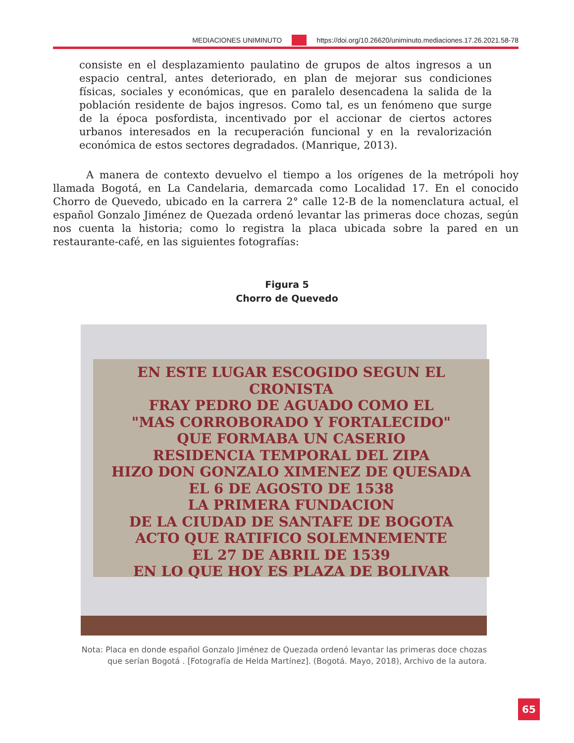MEDIACIONES UNIMINUTO https://doi.org/10.26620/uniminuto.mediaciones.17.26.2021.58-78
consiste en el desplazamiento paulatino de grupos de altos ingresos a un espacio central, antes deteriorado, en plan de mejorar sus condiciones físicas, sociales y económicas, que en paralelo desencadena la salida de la población residente de bajos ingresos. Como tal, es un fenómeno que surge de la época posfordista, incentivado por el accionar de ciertos actores urbanos interesados en la recuperación funcional y en la revalorización económica de estos sectores degradados. (Manrique, 2013).
A manera de contexto devuelvo el tiempo a los orígenes de la metrópoli hoy llamada Bogotá, en La Candelaria, demarcada como Localidad 17. En el conocido Chorro de Quevedo, ubicado en la carrera 2° calle 12-B de la nomenclatura actual, el español Gonzalo Jiménez de Quezada ordenó levantar las primeras doce chozas, según nos cuenta la historia; como lo registra la placa ubicada sobre la pared en un restaurante-café, en las siguientes fotografías:
Figura 5
Chorro de Quevedo
EN ESTE LUGAR ESCOGIDO SEGUN EL CRONISTA
FRAY PEDRO DE AGUADO COMO EL
"MAS CORROBORADO Y FORTALECIDO"
QUE FORMABA UN CASERIO
RESIDENCIA TEMPORAL DEL ZIPA
HIZO DON GONZALO XIMENEZ DE QUESADA
EL 6 DE AGOSTO DE 1538
LA PRIMERA FUNDACION
DE LA CIUDAD DE SANTAFE DE BOGOTA
ACTO QUE RATIFICO SOLEMNEMENTE
EL 27 DE ABRIL DE 1539
EN LO QUE HOY ES PLAZA DE BOLIVAR
Nota: Placa en donde español Gonzalo Jiménez de Quezada ordenó levantar las primeras doce chozas que serían Bogotá . [Fotografía de Helda Martínez]. (Bogotá. Mayo, 2018), Archivo de la autora.
65